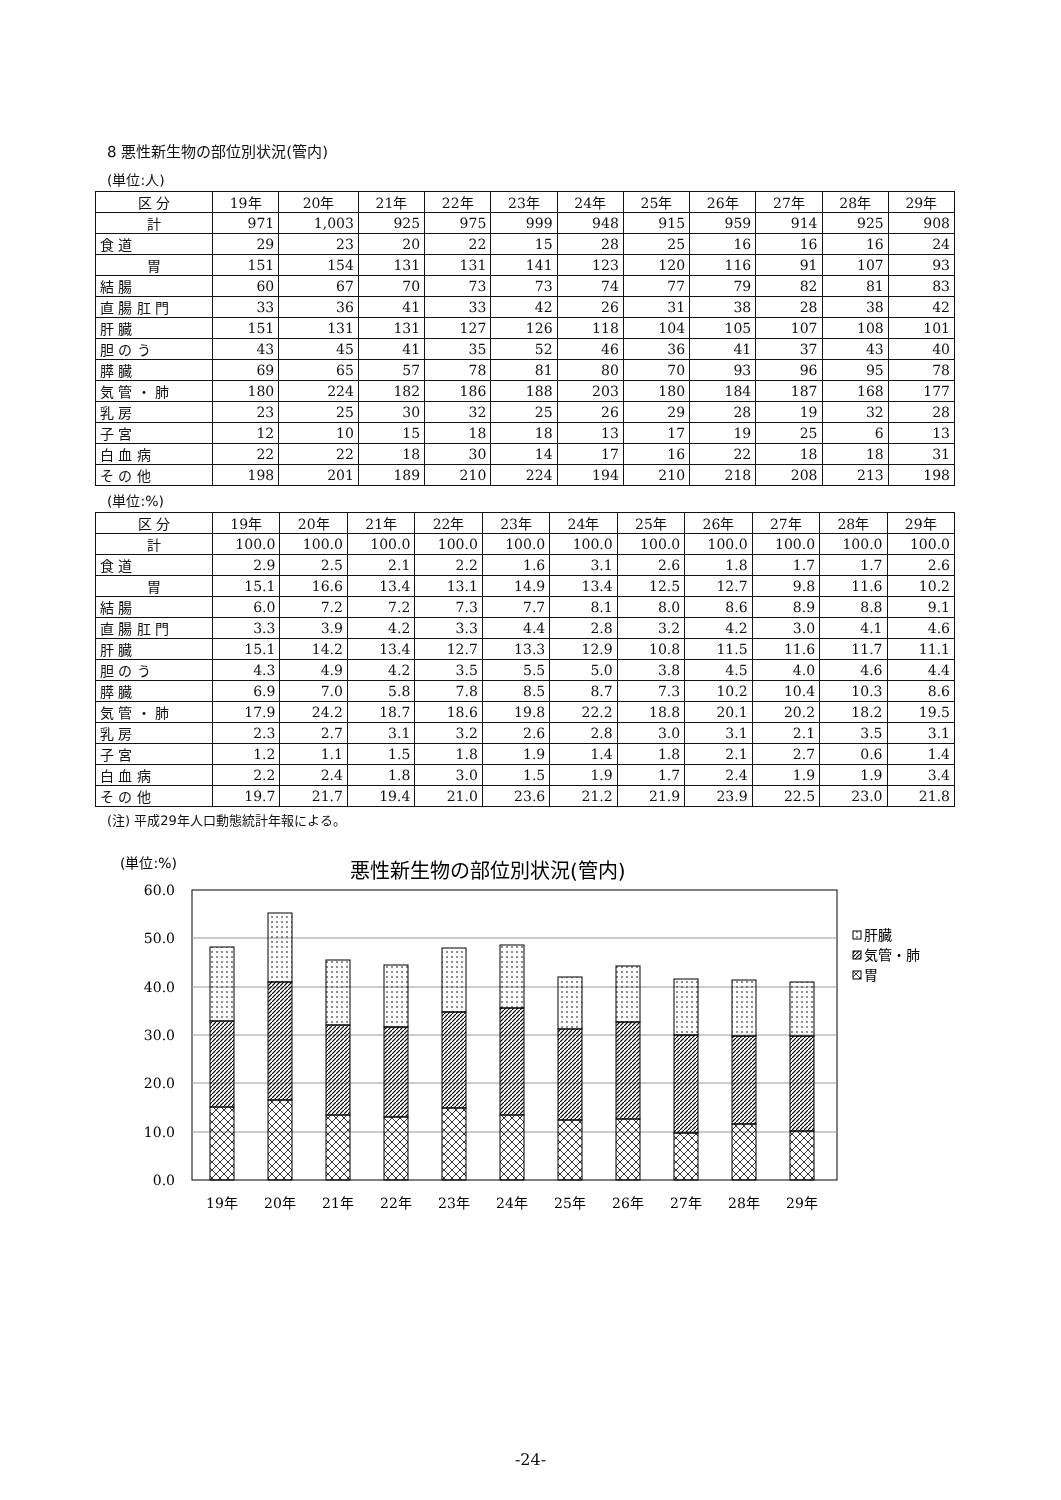8 悪性新生物の部位別状況(管内)
(単位:人)
| 区 分 | 19年 | 20年 | 21年 | 22年 | 23年 | 24年 | 25年 | 26年 | 27年 | 28年 | 29年 |
| --- | --- | --- | --- | --- | --- | --- | --- | --- | --- | --- | --- |
| 計 | 971 | 1,003 | 925 | 975 | 999 | 948 | 915 | 959 | 914 | 925 | 908 |
| 食 道 | 29 | 23 | 20 | 22 | 15 | 28 | 25 | 16 | 16 | 16 | 24 |
| 胃 | 151 | 154 | 131 | 131 | 141 | 123 | 120 | 116 | 91 | 107 | 93 |
| 結 腸 | 60 | 67 | 70 | 73 | 73 | 74 | 77 | 79 | 82 | 81 | 83 |
| 直 腸 肛 門 | 33 | 36 | 41 | 33 | 42 | 26 | 31 | 38 | 28 | 38 | 42 |
| 肝 臓 | 151 | 131 | 131 | 127 | 126 | 118 | 104 | 105 | 107 | 108 | 101 |
| 胆 の う | 43 | 45 | 41 | 35 | 52 | 46 | 36 | 41 | 37 | 43 | 40 |
| 膵 臓 | 69 | 65 | 57 | 78 | 81 | 80 | 70 | 93 | 96 | 95 | 78 |
| 気 管 ・ 肺 | 180 | 224 | 182 | 186 | 188 | 203 | 180 | 184 | 187 | 168 | 177 |
| 乳 房 | 23 | 25 | 30 | 32 | 25 | 26 | 29 | 28 | 19 | 32 | 28 |
| 子 宮 | 12 | 10 | 15 | 18 | 18 | 13 | 17 | 19 | 25 | 6 | 13 |
| 白 血 病 | 22 | 22 | 18 | 30 | 14 | 17 | 16 | 22 | 18 | 18 | 31 |
| そ の 他 | 198 | 201 | 189 | 210 | 224 | 194 | 210 | 218 | 208 | 213 | 198 |
(単位:%)
| 区 分 | 19年 | 20年 | 21年 | 22年 | 23年 | 24年 | 25年 | 26年 | 27年 | 28年 | 29年 |
| --- | --- | --- | --- | --- | --- | --- | --- | --- | --- | --- | --- |
| 計 | 100.0 | 100.0 | 100.0 | 100.0 | 100.0 | 100.0 | 100.0 | 100.0 | 100.0 | 100.0 | 100.0 |
| 食 道 | 2.9 | 2.5 | 2.1 | 2.2 | 1.6 | 3.1 | 2.6 | 1.8 | 1.7 | 1.7 | 2.6 |
| 胃 | 15.1 | 16.6 | 13.4 | 13.1 | 14.9 | 13.4 | 12.5 | 12.7 | 9.8 | 11.6 | 10.2 |
| 結 腸 | 6.0 | 7.2 | 7.2 | 7.3 | 7.7 | 8.1 | 8.0 | 8.6 | 8.9 | 8.8 | 9.1 |
| 直 腸 肛 門 | 3.3 | 3.9 | 4.2 | 3.3 | 4.4 | 2.8 | 3.2 | 4.2 | 3.0 | 4.1 | 4.6 |
| 肝 臓 | 15.1 | 14.2 | 13.4 | 12.7 | 13.3 | 12.9 | 10.8 | 11.5 | 11.6 | 11.7 | 11.1 |
| 胆 の う | 4.3 | 4.9 | 4.2 | 3.5 | 5.5 | 5.0 | 3.8 | 4.5 | 4.0 | 4.6 | 4.4 |
| 膵 臓 | 6.9 | 7.0 | 5.8 | 7.8 | 8.5 | 8.7 | 7.3 | 10.2 | 10.4 | 10.3 | 8.6 |
| 気 管 ・ 肺 | 17.9 | 24.2 | 18.7 | 18.6 | 19.8 | 22.2 | 18.8 | 20.1 | 20.2 | 18.2 | 19.5 |
| 乳 房 | 2.3 | 2.7 | 3.1 | 3.2 | 2.6 | 2.8 | 3.0 | 3.1 | 2.1 | 3.5 | 3.1 |
| 子 宮 | 1.2 | 1.1 | 1.5 | 1.8 | 1.9 | 1.4 | 1.8 | 2.1 | 2.7 | 0.6 | 1.4 |
| 白 血 病 | 2.2 | 2.4 | 1.8 | 3.0 | 1.5 | 1.9 | 1.7 | 2.4 | 1.9 | 1.9 | 3.4 |
| そ の 他 | 19.7 | 21.7 | 19.4 | 21.0 | 23.6 | 21.2 | 21.9 | 23.9 | 22.5 | 23.0 | 21.8 |
(注) 平成29年人口動態統計年報による。
(単位:%)
悪性新生物の部位別状況(管内)
60.0
50.0
40.0
30.0
20.0
10.0
0.0
19年
20年
21年
22年
23年
24年
25年
26年
27年
28年
29年
肝臓
気管・肺
胃
-24-